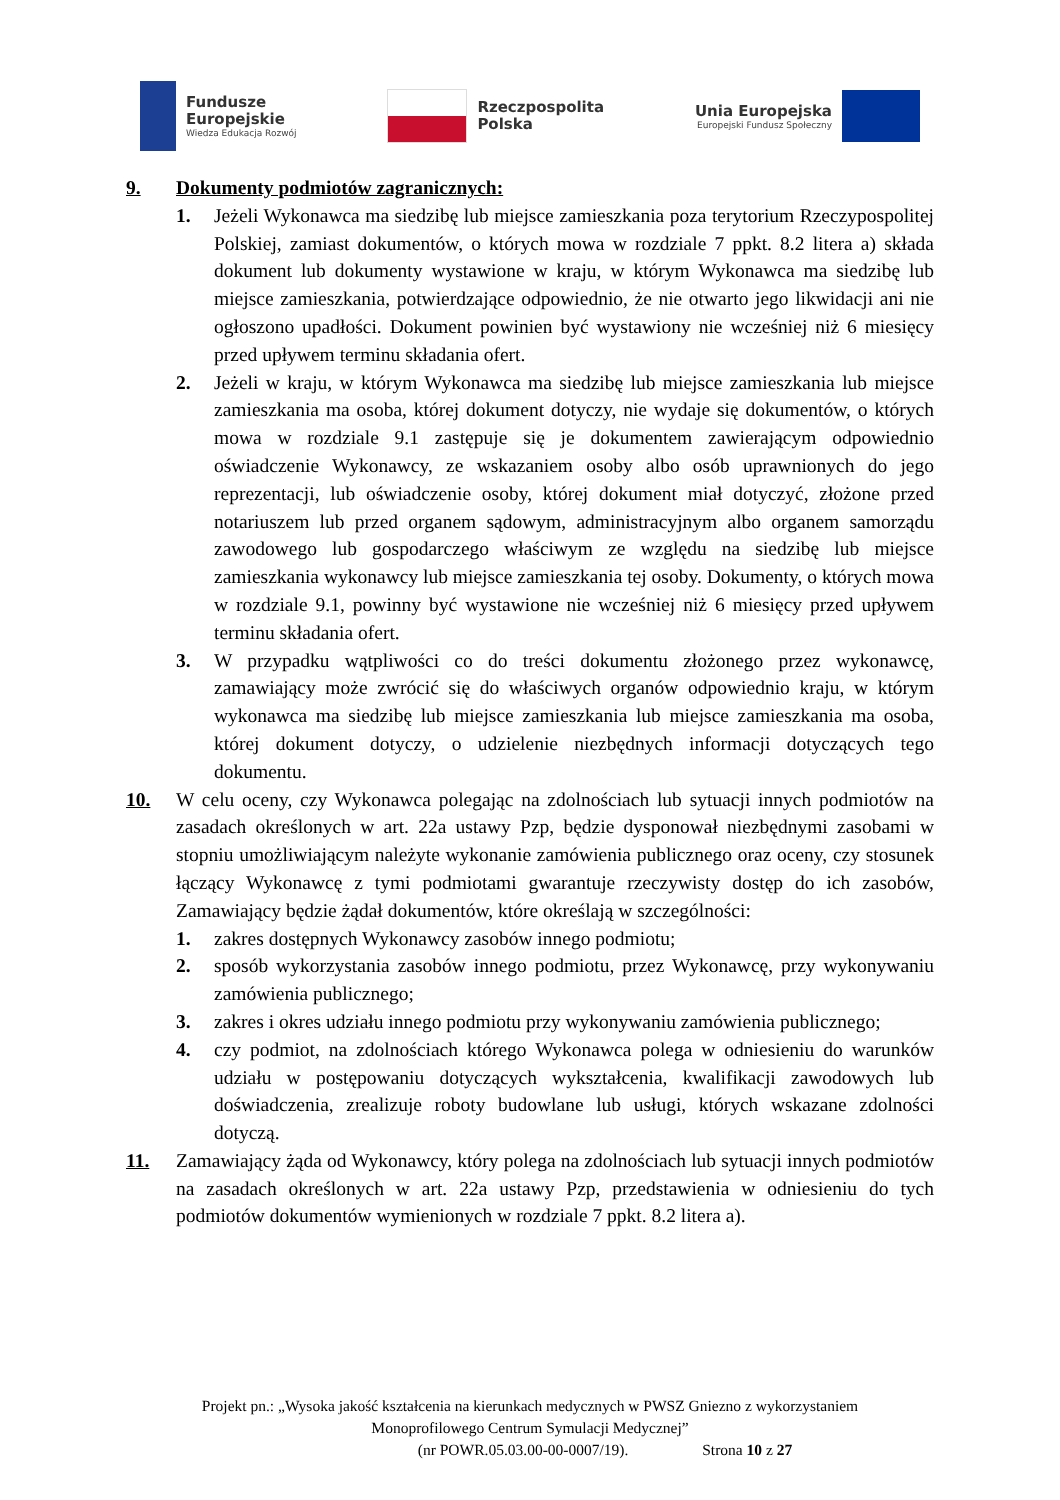Fundusze
Europejskie
Wiedza Edukacja Rozwój
Rzeczpospolita
Polska
Unia Europejska
Europejski Fundusz Społeczny
9. Dokumenty podmiotów zagranicznych:
1. Jeżeli Wykonawca ma siedzibę lub miejsce zamieszkania poza terytorium Rzeczypospolitej Polskiej, zamiast dokumentów, o których mowa w rozdziale 7 ppkt. 8.2 litera a) składa dokument lub dokumenty wystawione w kraju, w którym Wykonawca ma siedzibę lub miejsce zamieszkania, potwierdzające odpowiednio, że nie otwarto jego likwidacji ani nie ogłoszono upadłości. Dokument powinien być wystawiony nie wcześniej niż 6 miesięcy przed upływem terminu składania ofert.
2. Jeżeli w kraju, w którym Wykonawca ma siedzibę lub miejsce zamieszkania lub miejsce zamieszkania ma osoba, której dokument dotyczy, nie wydaje się dokumentów, o których mowa w rozdziale 9.1 zastępuje się je dokumentem zawierającym odpowiednio oświadczenie Wykonawcy, ze wskazaniem osoby albo osób uprawnionych do jego reprezentacji, lub oświadczenie osoby, której dokument miał dotyczyć, złożone przed notariuszem lub przed organem sądowym, administracyjnym albo organem samorządu zawodowego lub gospodarczego właściwym ze względu na siedzibę lub miejsce zamieszkania wykonawcy lub miejsce zamieszkania tej osoby. Dokumenty, o których mowa w rozdziale 9.1, powinny być wystawione nie wcześniej niż 6 miesięcy przed upływem terminu składania ofert.
3. W przypadku wątpliwości co do treści dokumentu złożonego przez wykonawcę, zamawiający może zwrócić się do właściwych organów odpowiednio kraju, w którym wykonawca ma siedzibę lub miejsce zamieszkania lub miejsce zamieszkania ma osoba, której dokument dotyczy, o udzielenie niezbędnych informacji dotyczących tego dokumentu.
10. W celu oceny, czy Wykonawca polegając na zdolnościach lub sytuacji innych podmiotów na zasadach określonych w art. 22a ustawy Pzp, będzie dysponował niezbędnymi zasobami w stopniu umożliwiającym należyte wykonanie zamówienia publicznego oraz oceny, czy stosunek łączący Wykonawcę z tymi podmiotami gwarantuje rzeczywisty dostęp do ich zasobów, Zamawiający będzie żądał dokumentów, które określają w szczególności:
1. zakres dostępnych Wykonawcy zasobów innego podmiotu;
2. sposób wykorzystania zasobów innego podmiotu, przez Wykonawcę, przy wykonywaniu zamówienia publicznego;
3. zakres i okres udziału innego podmiotu przy wykonywaniu zamówienia publicznego;
4. czy podmiot, na zdolnościach którego Wykonawca polega w odniesieniu do warunków udziału w postępowaniu dotyczących wykształcenia, kwalifikacji zawodowych lub doświadczenia, zrealizuje roboty budowlane lub usługi, których wskazane zdolności dotyczą.
11. Zamawiający żąda od Wykonawcy, który polega na zdolnościach lub sytuacji innych podmiotów na zasadach określonych w art. 22a ustawy Pzp, przedstawienia w odniesieniu do tych podmiotów dokumentów wymienionych w rozdziale 7 ppkt. 8.2 litera a).
Projekt pn.: „Wysoka jakość kształcenia na kierunkach medycznych w PWSZ Gniezno z wykorzystaniem
Monoprofilowego Centrum Symulacji Medycznej”
(nr POWR.05.03.00-00-0007/19). Strona 10 z 27